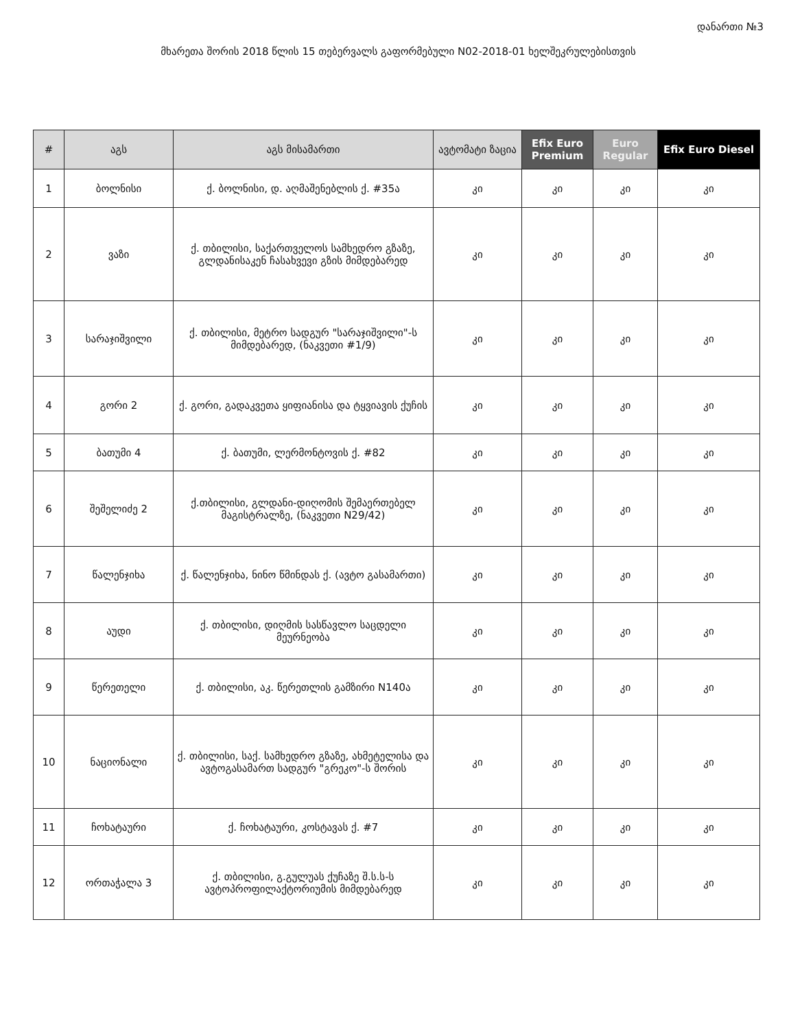დანართი №3
მხარეთა შორის 2018 წლის 15 თებერვალს გაფორმებული N02-2018-01 ხელშეკრულებისთვის
| # | აგს | აგს მისამართი | ავტომატი ზაცია | Efix Euro Premium | Euro Regular | Efix Euro Diesel |
| --- | --- | --- | --- | --- | --- | --- |
| 1 | ბოლნისი | ქ. ბოლნისი, დ. აღმაშენებლის ქ. #35ა | კი | კი | კი | კი |
| 2 | ვაზი | ქ. თბილისი, საქართველოს სამხედრო გზაზე, გლდანისაკენ ჩასახვევი გზის მიმდებარედ | კი | კი | კი | კი |
| 3 | სარაჯიშვილი | ქ. თბილისი, მეტრო სადგურ "სარაჯიშვილი"-ს მიმდებარედ, (ნაკვეთი #1/9) | კი | კი | კი | კი |
| 4 | გორი 2 | ქ. გორი, გადაკვეთა ყიფიანისა და ტყვიავის ქუჩის | კი | კი | კი | კი |
| 5 | ბათუმი 4 | ქ. ბათუმი, ლერმონტოვის ქ. #82 | კი | კი | კი | კი |
| 6 | შეშელიძე 2 | ქ.თბილისი, გლდანი-დიღომის შემაერთებელ მაგისტრალზე, (ნაკვეთი N29/42) | კი | კი | კი | კი |
| 7 | წალენჯიხა | ქ. წალენჯიხა, ნინო წმინდას ქ. (ავტო გასამართი) | კი | კი | კი | კი |
| 8 | აუდი | ქ. თბილისი, დიღმის სასწავლო საცდელი მეურნეობა | კი | კი | კი | კი |
| 9 | წერეთელი | ქ. თბილისი, აკ. წერეთლის გამზირი N140ა | კი | კი | კი | კი |
| 10 | ნაციონალი | ქ. თბილისი, საქ. სამხედრო გზაზე, ახმეტელისა და ავტოგასამართ სადგურ "გრეკო"-ს შორის | კი | კი | კი | კი |
| 11 | ჩოხატაური | ქ. ჩოხატაური, კოსტავას ქ. #7 | კი | კი | კი | კი |
| 12 | ორთაჭალა 3 | ქ. თბილისი, გ.გულუას ქუჩაზე შ.ს.ს-ს ავტოპროფილაქტორიუმის მიმდებარედ | კი | კი | კი | კი |